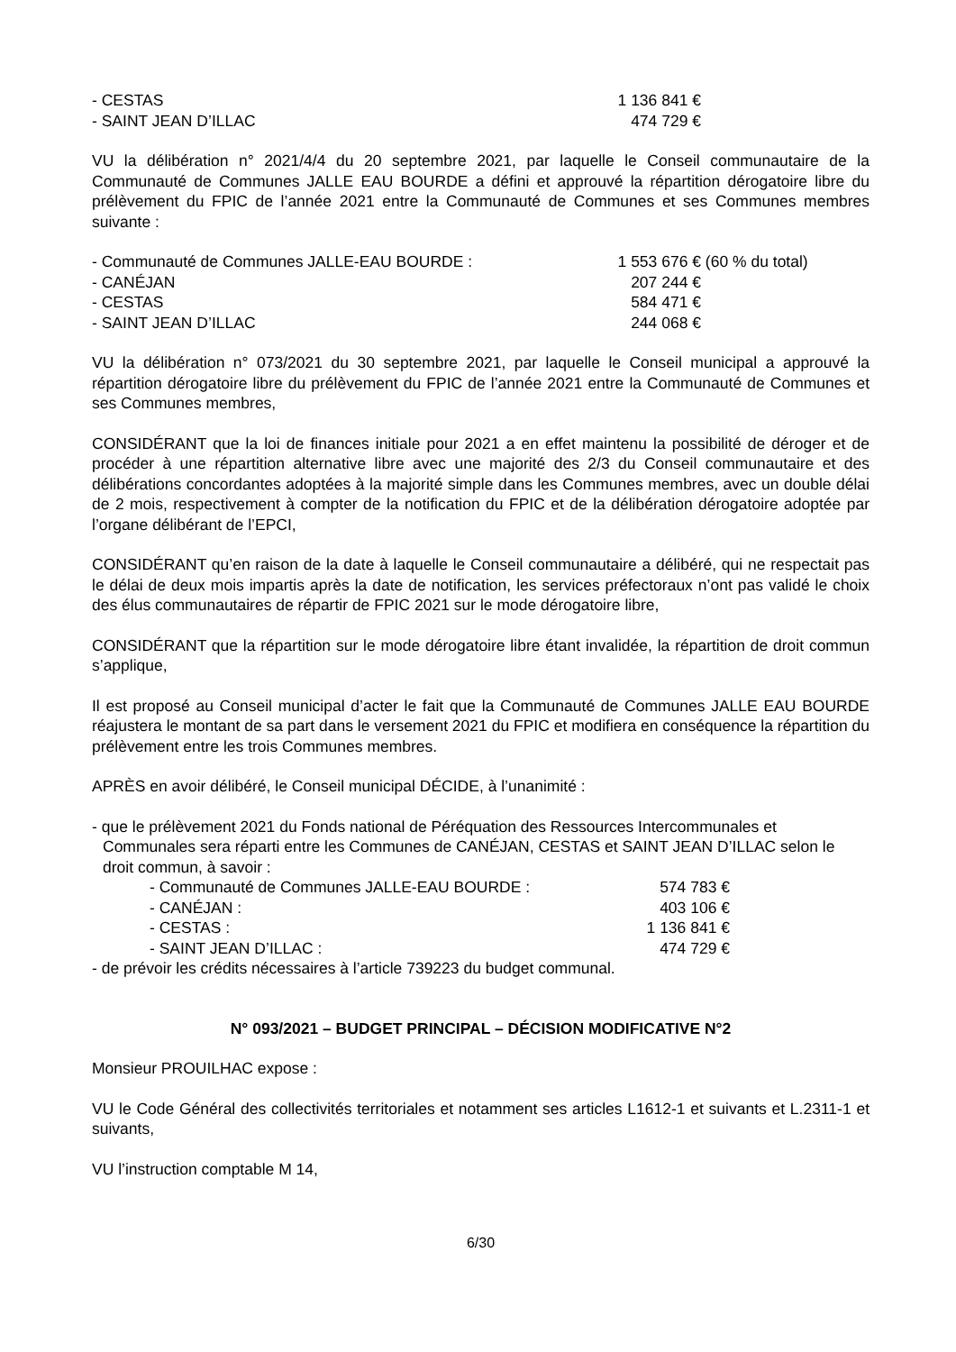- CESTAS 1 136 841 €
- SAINT JEAN D’ILLAC 474 729 €
VU la délibération n° 2021/4/4 du 20 septembre 2021, par laquelle le Conseil communautaire de la Communauté de Communes JALLE EAU BOURDE a défini et approuvé la répartition dérogatoire libre du prélèvement du FPIC de l’année 2021 entre la Communauté de Communes et ses Communes membres suivante :
- Communauté de Communes JALLE-EAU BOURDE : 1 553 676 € (60 % du total)
- CANÉJAN 207 244 €
- CESTAS 584 471 €
- SAINT JEAN D’ILLAC 244 068 €
VU la délibération n° 073/2021 du 30 septembre 2021, par laquelle le Conseil municipal a approuvé la répartition dérogatoire libre du prélèvement du FPIC de l’année 2021 entre la Communauté de Communes et ses Communes membres,
CONSIDÉRANT que la loi de finances initiale pour 2021 a en effet maintenu la possibilité de déroger et de procéder à une répartition alternative libre avec une majorité des 2/3 du Conseil communautaire et des délibérations concordantes adoptées à la majorité simple dans les Communes membres, avec un double délai de 2 mois, respectivement à compter de la notification du FPIC et de la délibération dérogatoire adoptée par l’organe délibérant de l’EPCI,
CONSIDÉRANT qu’en raison de la date à laquelle le Conseil communautaire a délibéré, qui ne respectait pas le délai de deux mois impartis après la date de notification, les services préfectoraux n’ont pas validé le choix des élus communautaires de répartir de FPIC 2021 sur le mode dérogatoire libre,
CONSIDÉRANT que la répartition sur le mode dérogatoire libre étant invalidée, la répartition de droit commun s’applique,
Il est proposé au Conseil municipal d’acter le fait que la Communauté de Communes JALLE EAU BOURDE réajustera le montant de sa part dans le versement 2021 du FPIC et modifiera en conséquence la répartition du prélèvement entre les trois Communes membres.
APRÈS en avoir délibéré, le Conseil municipal DÉCIDE, à l’unanimité :
- que le prélèvement 2021 du Fonds national de Péréquation des Ressources Intercommunales et Communales sera réparti entre les Communes de CANÉJAN, CESTAS et SAINT JEAN D’ILLAC selon le droit commun, à savoir :
- Communauté de Communes JALLE-EAU BOURDE : 574 783 €
- CANÉJAN : 403 106 €
- CESTAS : 1 136 841 €
- SAINT JEAN D’ILLAC : 474 729 €
- de prévoir les crédits nécessaires à l’article 739223 du budget communal.
N° 093/2021 – BUDGET PRINCIPAL – DÉCISION MODIFICATIVE N°2
Monsieur PROUILHAC expose :
VU le Code Général des collectivités territoriales et notamment ses articles L1612-1 et suivants et L.2311-1 et suivants,
VU l’instruction comptable M 14,
6/30